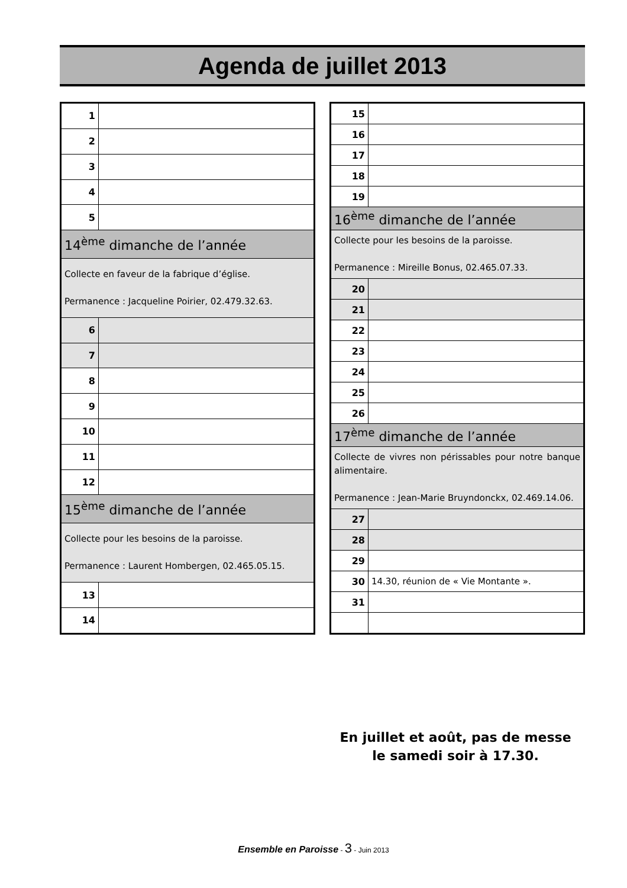Agenda de juillet 2013
| 1 | |
| 2 | |
| 3 | |
| 4 | |
| 5 | |
| 14<sup>ème</sup> dimanche de l’année | |
| Collecte en faveur de la fabrique d’église. Permanence : Jacqueline Poirier, 02.479.32.63. | |
| 6 | |
| 7 | |
| 8 | |
| 9 | |
| 10 | |
| 11 | |
| 12 | |
| 15<sup>ème</sup> dimanche de l’année | |
| Collecte pour les besoins de la paroisse. Permanence : Laurent Hombergen, 02.465.05.15. | |
| 13 | |
| 14 | |
| 15 | |
| 16 | |
| 17 | |
| 18 | |
| 19 | |
| 16<sup>ème</sup> dimanche de l’année | |
| Collecte pour les besoins de la paroisse. Permanence : Mireille Bonus, 02.465.07.33. | |
| 20 | |
| 21 | |
| 22 | |
| 23 | |
| 24 | |
| 25 | |
| 26 | |
| 17<sup>ème</sup> dimanche de l’année | |
| Collecte de vivres non périssables pour notre banque alimentaire. Permanence : Jean-Marie Bruyndonckx, 02.469.14.06. | |
| 27 | |
| 28 | |
| 29 | |
| 30 | 14.30, réunion de « Vie Montante ». |
| 31 | |
En juillet et août, pas de messe le samedi soir à 17.30.
Ensemble en Paroisse - 3 - Juin 2013